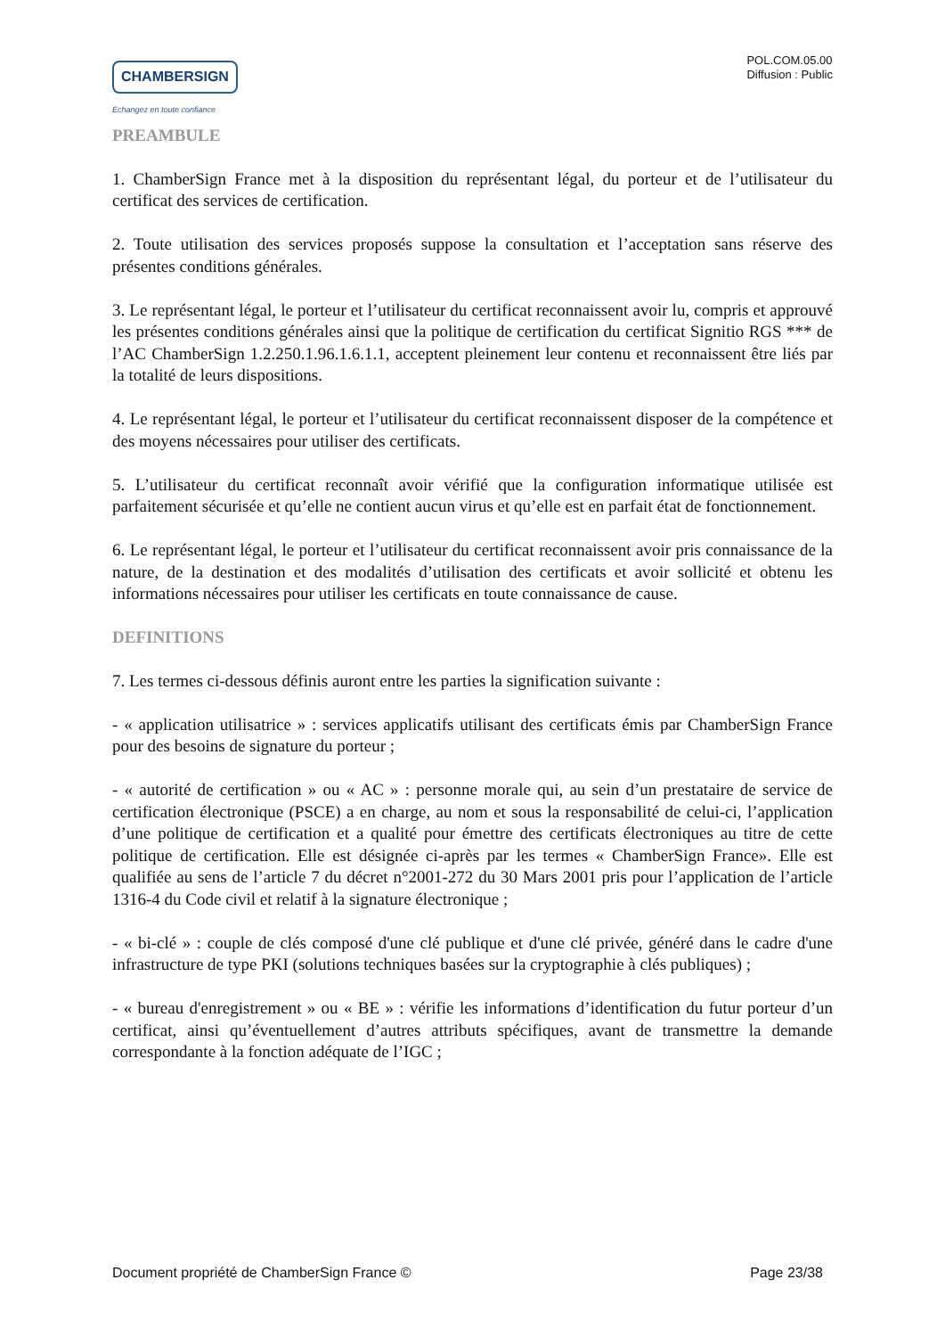CHAMBERSIGN
Echangez en toute confiance
POL.COM.05.00
Diffusion : Public
PREAMBULE
1. ChamberSign France met à la disposition du représentant légal, du porteur et de l’utilisateur du certificat des services de certification.
2. Toute utilisation des services proposés suppose la consultation et l’acceptation sans réserve des présentes conditions générales.
3. Le représentant légal, le porteur et l’utilisateur du certificat reconnaissent avoir lu, compris et approuvé les présentes conditions générales ainsi que la politique de certification du certificat Signitio RGS *** de l’AC ChamberSign 1.2.250.1.96.1.6.1.1, acceptent pleinement leur contenu et reconnaissent être liés par la totalité de leurs dispositions.
4. Le représentant légal, le porteur et l’utilisateur du certificat reconnaissent disposer de la compétence et des moyens nécessaires pour utiliser des certificats.
5. L’utilisateur du certificat reconnaît avoir vérifié que la configuration informatique utilisée est parfaitement sécurisée et qu’elle ne contient aucun virus et qu’elle est en parfait état de fonctionnement.
6. Le représentant légal, le porteur et l’utilisateur du certificat reconnaissent avoir pris connaissance de la nature, de la destination et des modalités d’utilisation des certificats et avoir sollicité et obtenu les informations nécessaires pour utiliser les certificats en toute connaissance de cause.
DEFINITIONS
7. Les termes ci-dessous définis auront entre les parties la signification suivante :
- « application utilisatrice » : services applicatifs utilisant des certificats émis par ChamberSign France pour des besoins de signature du porteur ;
- « autorité de certification » ou « AC » : personne morale qui, au sein d’un prestataire de service de certification électronique (PSCE) a en charge, au nom et sous la responsabilité de celui-ci, l’application d’une politique de certification et a qualité pour émettre des certificats électroniques au titre de cette politique de certification. Elle est désignée ci-après par les termes « ChamberSign France». Elle est qualifiée au sens de l’article 7 du décret n°2001-272 du 30 Mars 2001 pris pour l’application de l’article 1316-4 du Code civil et relatif à la signature électronique ;
- « bi-clé » : couple de clés composé d'une clé publique et d'une clé privée, généré dans le cadre d'une infrastructure de type PKI (solutions techniques basées sur la cryptographie à clés publiques) ;
- « bureau d'enregistrement » ou « BE » : vérifie les informations d’identification du futur porteur d’un certificat, ainsi qu’éventuellement d’autres attributs spécifiques, avant de transmettre la demande correspondante à la fonction adéquate de l’IGC ;
Document propriété de ChamberSign France © Page 23/38